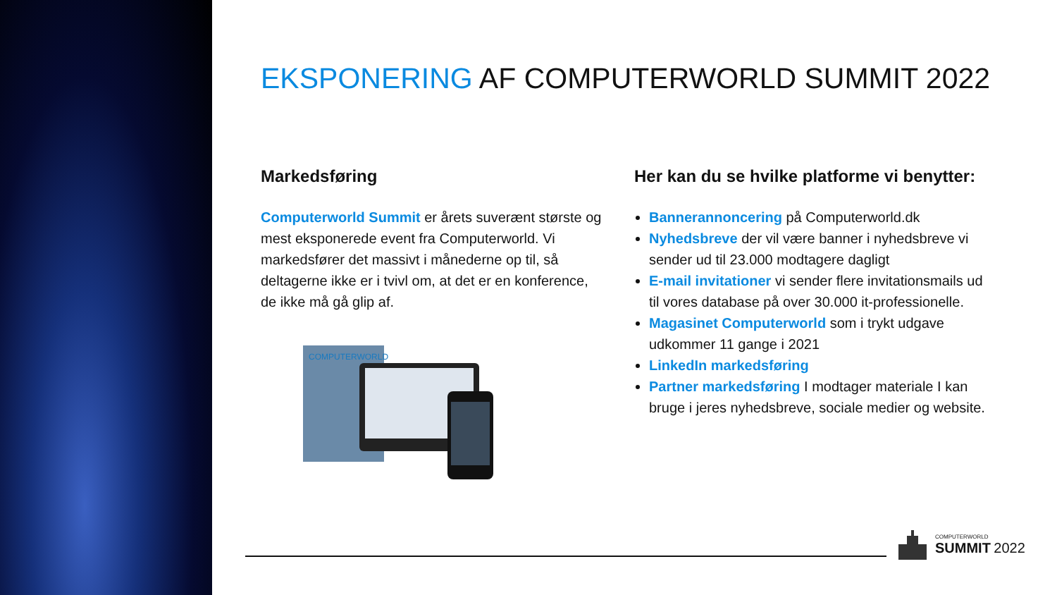EKSPONERING AF COMPUTERWORLD SUMMIT 2022
Markedsføring
Computerworld Summit er årets suverænt største og mest eksponerede event fra Computerworld. Vi markedsfører det massivt i månederne op til, så deltagerne ikke er i tvivl om, at det er en konference, de ikke må gå glip af.
COMPUTERWORLD
Her kan du se hvilke platforme vi benytter:
Bannerannoncering på Computerworld.dk
Nyhedsbreve der vil være banner i nyhedsbreve vi sender ud til 23.000 modtagere dagligt
E-mail invitationer vi sender flere invitationsmails ud til vores database på over 30.000 it-professionelle.
Magasinet Computerworld som i trykt udgave udkommer 11 gange i 2021
LinkedIn markedsføring
Partner markedsføring I modtager materiale I kan bruge i jeres nyhedsbreve, sociale medier og website.
COMPUTERWORLD
SUMMIT 2022